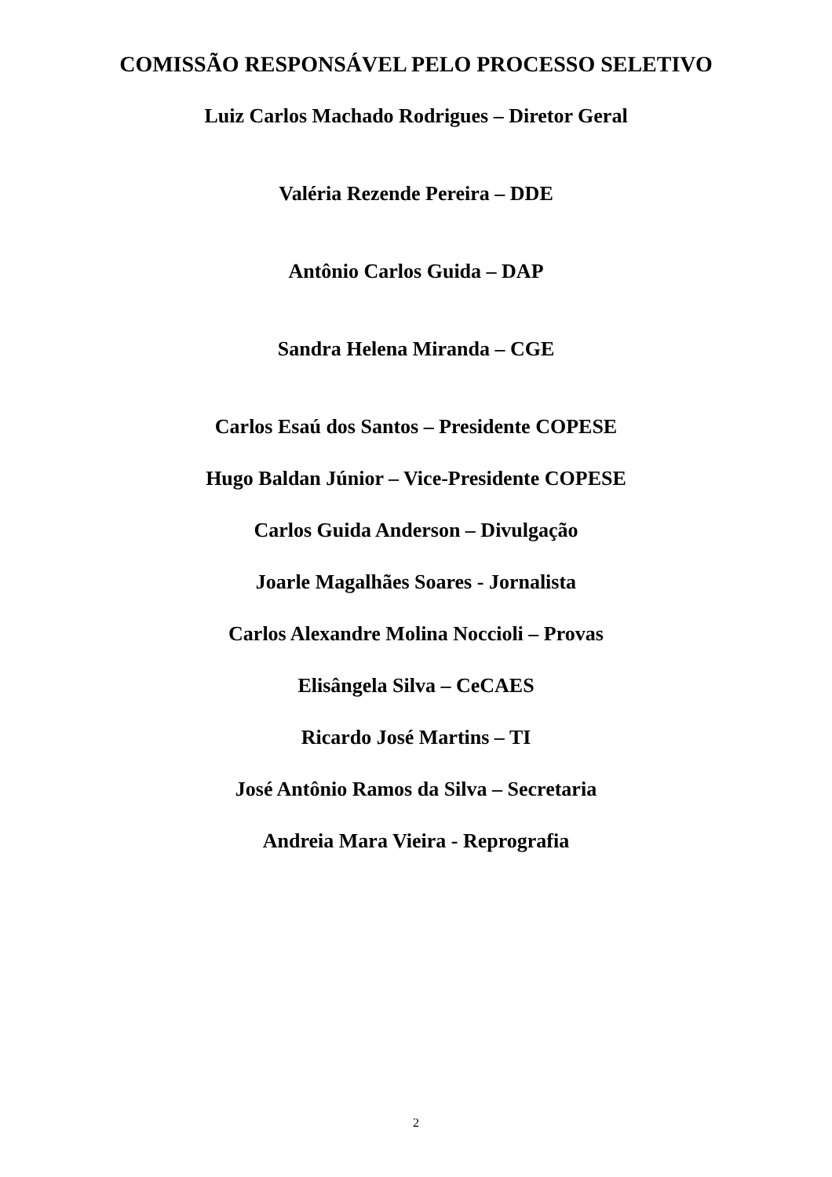COMISSÃO RESPONSÁVEL PELO PROCESSO SELETIVO
Luiz Carlos Machado Rodrigues – Diretor Geral
Valéria Rezende Pereira – DDE
Antônio Carlos Guida – DAP
Sandra Helena Miranda – CGE
Carlos Esaú dos Santos – Presidente COPESE
Hugo Baldan Júnior – Vice-Presidente COPESE
Carlos Guida Anderson – Divulgação
Joarle Magalhães Soares - Jornalista
Carlos Alexandre Molina Noccioli – Provas
Elisângela Silva – CeCAES
Ricardo José Martins – TI
José Antônio Ramos da Silva – Secretaria
Andreia Mara Vieira - Reprografia
2